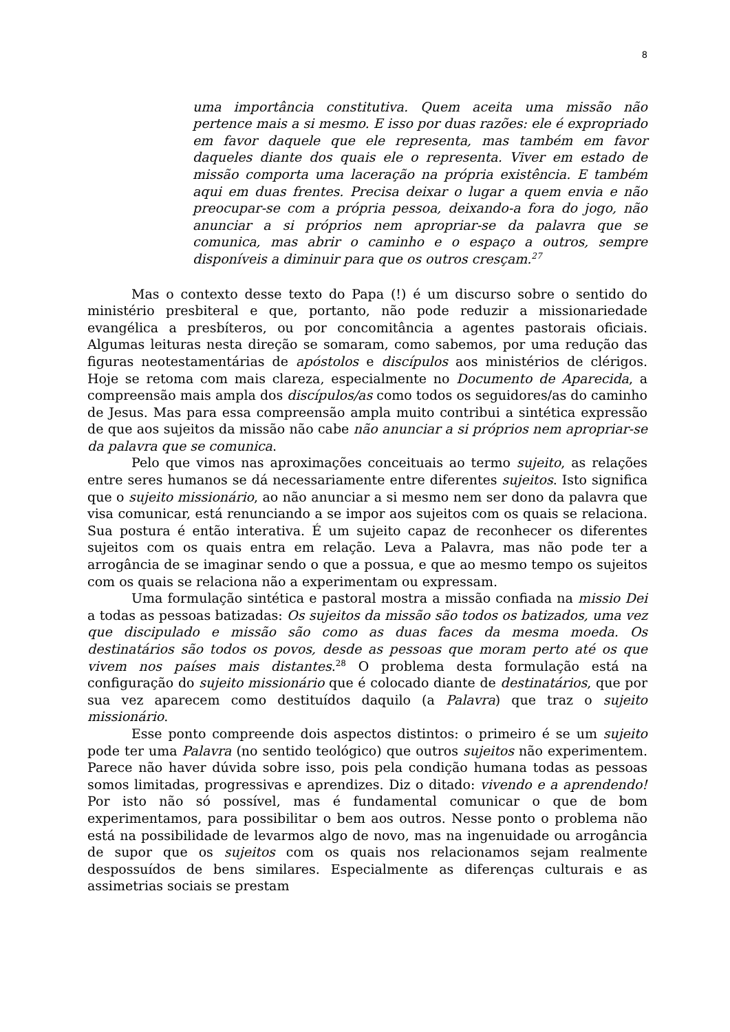8
uma importância constitutiva. Quem aceita uma missão não pertence mais a si mesmo. E isso por duas razões: ele é expropriado em favor daquele que ele representa, mas também em favor daqueles diante dos quais ele o representa. Viver em estado de missão comporta uma laceração na própria existência. E também aqui em duas frentes. Precisa deixar o lugar a quem envia e não preocupar-se com a própria pessoa, deixando-a fora do jogo, não anunciar a si próprios nem apropriar-se da palavra que se comunica, mas abrir o caminho e o espaço a outros, sempre disponíveis a diminuir para que os outros cresçam.<sup>27</sup>
Mas o contexto desse texto do Papa (!) é um discurso sobre o sentido do ministério presbiteral e que, portanto, não pode reduzir a missionariedade evangélica a presbíteros, ou por concomitância a agentes pastorais oficiais. Algumas leituras nesta direção se somaram, como sabemos, por uma redução das figuras neotestamentárias de apóstolos e discípulos aos ministérios de clérigos. Hoje se retoma com mais clareza, especialmente no Documento de Aparecida, a compreensão mais ampla dos discípulos/as como todos os seguidores/as do caminho de Jesus. Mas para essa compreensão ampla muito contribui a sintética expressão de que aos sujeitos da missão não cabe não anunciar a si próprios nem apropriar-se da palavra que se comunica.
Pelo que vimos nas aproximações conceituais ao termo sujeito, as relações entre seres humanos se dá necessariamente entre diferentes sujeitos. Isto significa que o sujeito missionário, ao não anunciar a si mesmo nem ser dono da palavra que visa comunicar, está renunciando a se impor aos sujeitos com os quais se relaciona. Sua postura é então interativa. É um sujeito capaz de reconhecer os diferentes sujeitos com os quais entra em relação. Leva a Palavra, mas não pode ter a arrogância de se imaginar sendo o que a possua, e que ao mesmo tempo os sujeitos com os quais se relaciona não a experimentam ou expressam.
Uma formulação sintética e pastoral mostra a missão confiada na missio Dei a todas as pessoas batizadas: Os sujeitos da missão são todos os batizados, uma vez que discipulado e missão são como as duas faces da mesma moeda. Os destinatários são todos os povos, desde as pessoas que moram perto até os que vivem nos países mais distantes.<sup>28</sup> O problema desta formulação está na configuração do sujeito missionário que é colocado diante de destinatários, que por sua vez aparecem como destituídos daquilo (a Palavra) que traz o sujeito missionário.
Esse ponto compreende dois aspectos distintos: o primeiro é se um sujeito pode ter uma Palavra (no sentido teológico) que outros sujeitos não experimentem. Parece não haver dúvida sobre isso, pois pela condição humana todas as pessoas somos limitadas, progressivas e aprendizes. Diz o ditado: vivendo e a aprendendo! Por isto não só possível, mas é fundamental comunicar o que de bom experimentamos, para possibilitar o bem aos outros. Nesse ponto o problema não está na possibilidade de levarmos algo de novo, mas na ingenuidade ou arrogância de supor que os sujeitos com os quais nos relacionamos sejam realmente despossuídos de bens similares. Especialmente as diferenças culturais e as assimetrias sociais se prestam